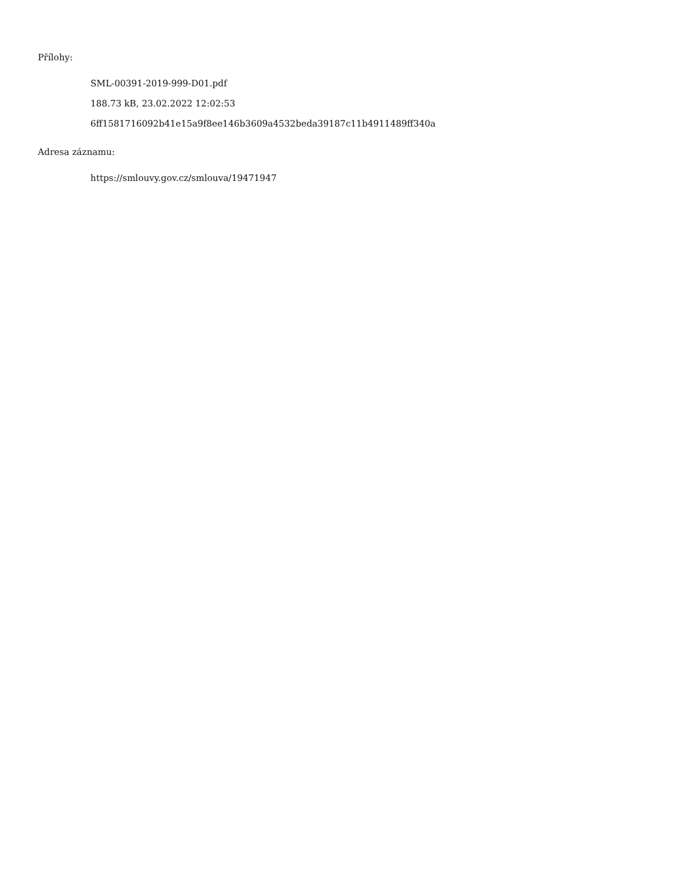Přílohy:
SML-00391-2019-999-D01.pdf
188.73 kB, 23.02.2022 12:02:53
6ff1581716092b41e15a9f8ee146b3609a4532beda39187c11b4911489ff340a
Adresa záznamu:
https://smlouvy.gov.cz/smlouva/19471947